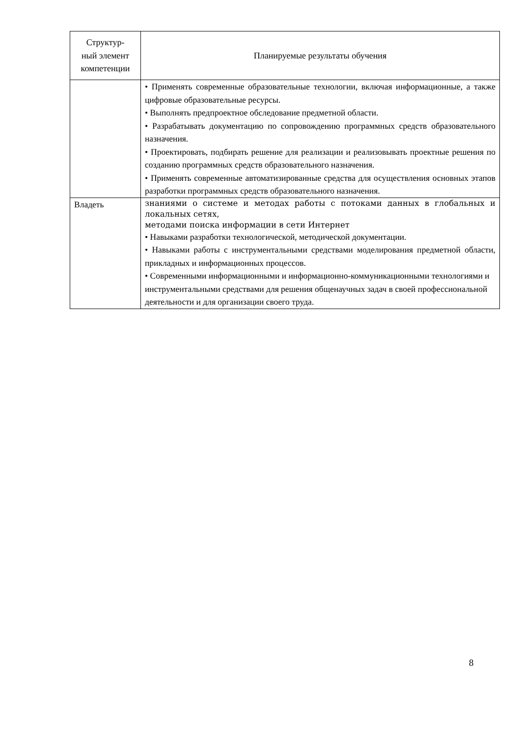| Структур- ный элемент компетенции | Планируемые результаты обучения |
| --- | --- |
| | • Применять современные образовательные технологии, включая информационные, а также цифровые образовательные ресурсы. • Выполнять предпроектное обследование предметной области. • Разрабатывать документацию по сопровождению программных средств образовательного назначения. • Проектировать, подбирать решение для реализации и реализовывать проектные решения по созданию программных средств образовательного назначения. • Применять современные автоматизированные средства для осуществления основных этапов разработки программных средств образовательного назначения. |
| Владеть | знаниями о системе и методах работы с потоками данных в глобальных и локальных сетях, методами поиска информации в сети Интернет • Навыками разработки технологической, методической документации. • Навыками работы с инструментальными средствами моделирования предметной области, прикладных и информационных процессов. • Современными информационными и информационно-коммуникационными технологиями и инструментальными средствами для решения общенаучных задач в своей профессиональной деятельности и для организации своего труда. |
8